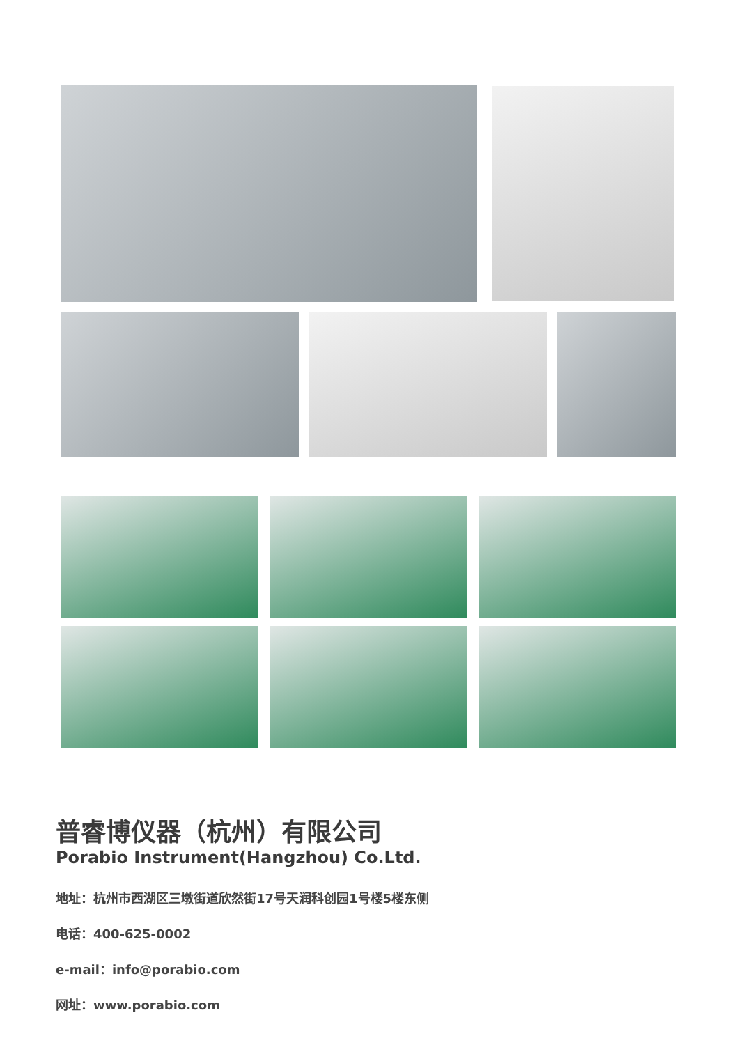普睿博仪器（杭州）有限公司
Porabio Instrument(Hangzhou) Co.Ltd.
地址：杭州市西湖区三墩街道欣然街17号天润科创园1号楼5楼东侧
电话：400-625-0002
e-mail：info@porabio.com
网址：www.porabio.com